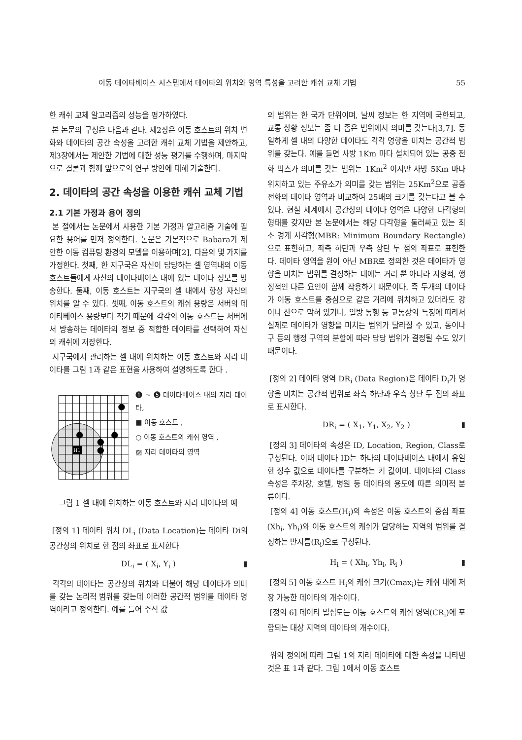이동 데이타베이스 시스템에서 데이타의 위치와 영역 특성을 고려한 캐쉬 교체 기법 55
한 캐쉬 교체 알고리즘의 성능을 평가하였다.
본 논문의 구성은 다음과 같다. 제2장은 이동 호스트의 위치 변화와 데이타의 공간 속성을 고려한 캐쉬 교체 기법을 제안하고, 제3장에서는 제안한 기법에 대한 성능 평가를 수행하며, 마지막으로 결론과 함께 앞으로의 연구 방안에 대해 기술한다.
2. 데이타의 공간 속성을 이용한 캐쉬 교체 기법
2.1 기본 가정과 용어 정의
본 절에서는 논문에서 사용한 기본 가정과 알고리즘 기술에 필요한 용어를 먼저 정의한다. 논문은 기본적으로 Babara가 제안한 이동 컴퓨팅 환경의 모델을 이용하며[2], 다음의 몇 가지를 가정한다. 첫째, 한 지구국은 자신이 담당하는 셀 영역내의 이동 호스트들에게 자신의 데이타베이스 내에 있는 데이타 정보를 방송한다. 둘째, 이동 호스트는 지구국의 셀 내에서 항상 자신의 위치를 알 수 있다. 셋째, 이동 호스트의 캐쉬 용량은 서버의 데이타베이스 용량보다 적기 때문에 각각의 이동 호스트는 서버에서 방송하는 데이타의 정보 중 적합한 데이타를 선택하여 자신의 캐쉬에 저장한다.
지구국에서 관리하는 셀 내에 위치하는 이동 호스트와 지리 데이타를 그림 1과 같은 표현을 사용하여 설명하도록 한다 .
H1
❶ ~ ❺ 데이타베이스 내의 지리 데이타,
■ 이동 호스트 ,
○ 이동 호스트의 캐쉬 영역 ,
▨ 지리 데이타의 영역
그림 1 셀 내에 위치하는 이동 호스트와 지리 데이타의 예
[정의 1] 데이타 위치 DL<sub>i</sub> (Data Location)는 데이타 Di의 공간상의 위치로 한 점의 좌표로 표시한다
DL<sub>i</sub> = ( X<sub>i</sub>, Y<sub>i</sub> ) ▮
각각의 데이타는 공간상의 위치와 더불어 해당 데이타가 의미를 갖는 논리적 범위를 갖는데 이러한 공간적 범위를 데이타 영역이라고 정의한다. 예를 들어 주식 값
의 범위는 한 국가 단위이며, 날씨 정보는 한 지역에 국한되고, 교통 상황 정보는 좀 더 좁은 범위에서 의미를 갖는다[3,7]. 동일하게 셀 내의 다양한 데이타도 각각 영향을 미치는 공간적 범위를 갖는다. 예를 들면 사방 1Km 마다 설치되어 있는 공중 전화 박스가 의미를 갖는 범위는 1Km<sup>2</sup> 이지만 사방 5Km 마다 위치하고 있는 주유소가 의미를 갖는 범위는 25Km<sup>2</sup>으로 공중 전화의 데이타 영역과 비교하여 25배의 크기를 갖는다고 볼 수 있다. 현실 세계에서 공간상의 데이타 영역은 다양한 다각형의 형태를 갖지만 본 논문에서는 해당 다각형을 둘러싸고 있는 최소 경계 사각형(MBR: Minimum Boundary Rectangle)으로 표현하고, 좌측 하단과 우측 상단 두 점의 좌표로 표현한다. 데이타 영역을 원이 아닌 MBR로 정의한 것은 데이타가 영향을 미치는 범위를 결정하는 데에는 거리 뿐 아니라 지형적, 행정적인 다른 요인이 함께 작용하기 때문이다. 즉 두개의 데이타가 이동 호스트를 중심으로 같은 거리에 위치하고 있더라도 강이나 산으로 막혀 있거나, 일방 통행 등 교통상의 특징에 따라서 실제로 데이타가 영향을 미치는 범위가 달라질 수 있고, 동이나 구 등의 행정 구역의 분할에 따라 담당 범위가 결정될 수도 있기 때문이다.
[정의 2] 데이타 영역 DR<sub>i</sub> (Data Region)은 데이타 D<sub>i</sub>가 영향을 미치는 공간적 범위로 좌측 하단과 우측 상단 두 점의 좌표로 표시한다.
DR<sub>i</sub> = ( X<sub>1</sub>, Y<sub>1</sub>, X<sub>2</sub>, Y<sub>2</sub> ) ▮
[정의 3] 데이타의 속성은 ID, Location, Region, Class로 구성된다. 이때 데이타 ID는 하나의 데이타베이스 내에서 유일한 정수 값으로 데이타를 구분하는 키 값이며. 데이타의 Class 속성은 주차장, 호텔, 병원 등 데이타의 용도에 따른 의미적 분류이다.
[정의 4] 이동 호스트(H<sub>i</sub>)의 속성은 이동 호스트의 중심 좌표(Xh<sub>i</sub>, Yh<sub>i</sub>)와 이동 호스트의 캐쉬가 담당하는 지역의 범위를 결정하는 반지름(R<sub>i</sub>)으로 구성된다.
H<sub>i</sub> = ( Xh<sub>i</sub>, Yh<sub>i</sub>, R<sub>i</sub> ) ▮
[정의 5] 이동 호스트 H<sub>i</sub>의 캐쉬 크기(Cmax<sub>i</sub>)는 캐쉬 내에 저장 가능한 데이타의 개수이다.
[정의 6] 데이타 밀집도는 이동 호스트의 캐쉬 영역(CR<sub>i</sub>)에 포함되는 대상 지역의 데이타의 개수이다.
위의 정의에 따라 그림 1의 지리 데이타에 대한 속성을 나타낸 것은 표 1과 같다. 그림 1에서 이동 호스트